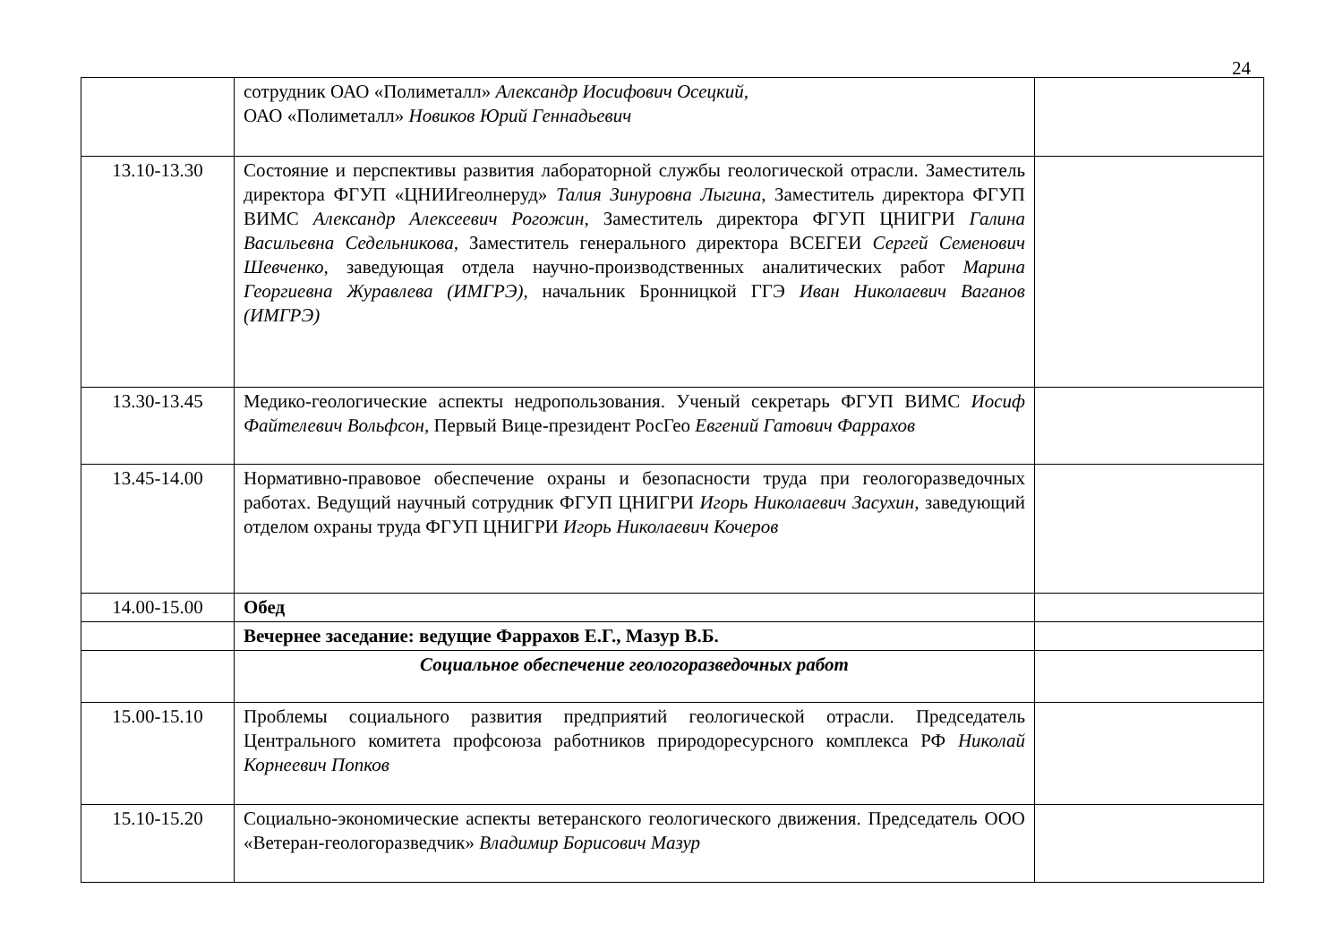24
| | сотрудник ОАО «Полиметалл» Александр Иосифович Осецкий, ОАО «Полиметалл» Новиков Юрий Геннадьевич | |
| 13.10-13.30 | Состояние и перспективы развития лабораторной службы геологической отрасли. Заместитель директора ФГУП «ЦНИИгеолнеруд» Талия Зинуровна Лыгина , Заместитель директора ФГУП ВИМС Александр Алексеевич Рогожин , Заместитель директора ФГУП ЦНИГРИ Галина Васильевна Седельникова, Заместитель генерального директора ВСЕГЕИ Сергей Семенович Шевченко, заведующая отдела научно-производственных аналитических работ Марина Георгиевна Журавлева (ИМГРЭ), начальник Бронницкой ГГЭ Иван Николаевич Ваганов (ИМГРЭ) | |
| 13.30-13.45 | Медико-геологические аспекты недропользования. Ученый секретарь ФГУП ВИМС Иосиф Файтелевич Вольфсон , Первый Вице-президент РосГео Евгений Гатович Фаррахов | |
| 13.45-14.00 | Нормативно-правовое обеспечение охраны и безопасности труда при геологоразведочных работах. Ведущий научный сотрудник ФГУП ЦНИГРИ Игорь Николаевич Засухин , заведующий отделом охраны труда ФГУП ЦНИГРИ Игорь Николаевич Кочеров | |
| 14.00-15.00 | Обед | |
| | Вечернее заседание: ведущие Фаррахов Е.Г., Мазур В.Б. | |
| | Социальное обеспечение геологоразведочных работ | |
| 15.00-15.10 | Проблемы социального развития предприятий геологической отрасли. Председатель Центрального комитета профсоюза работников природоресурсного комплекса РФ Николай Корнеевич Попков | |
| 15.10-15.20 | Социально-экономические аспекты ветеранского геологического движения. Председатель ООО «Ветеран-геологоразведчик» Владимир Борисович Мазур | |